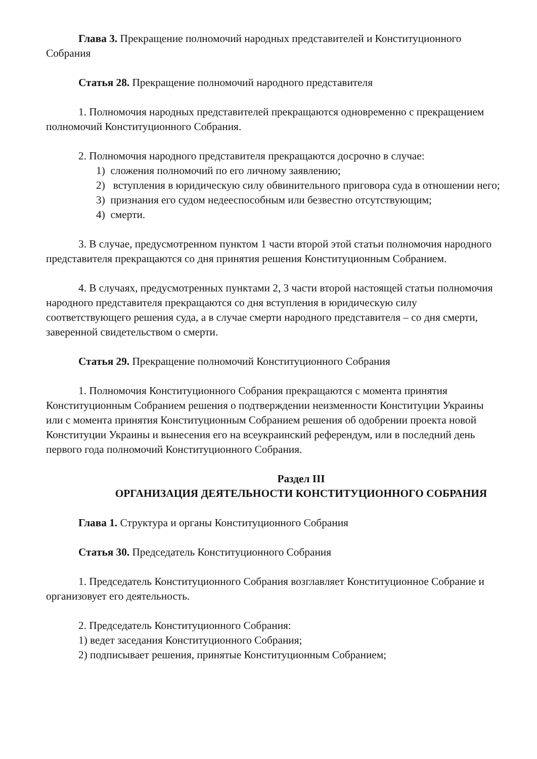Глава 3. Прекращение полномочий народных представителей и Конституционного Собрания
Статья 28. Прекращение полномочий народного представителя
1. Полномочия народных представителей прекращаются одновременно с прекращением полномочий Конституционного Собрания.
2. Полномочия народного представителя прекращаются досрочно в случае:
1) сложения полномочий по его личному заявлению;
2) вступления в юридическую силу обвинительного приговора суда в отношении него;
3) признания его судом недееспособным или безвестно отсутствующим;
4) смерти.
3. В случае, предусмотренном пунктом 1 части второй этой статьи полномочия народного представителя прекращаются со дня принятия решения Конституционным Собранием.
4. В случаях, предусмотренных пунктами 2, 3 части второй настоящей статьи полномочия народного представителя прекращаются со дня вступления в юридическую силу соответствующего решения суда, а в случае смерти народного представителя – со дня смерти, заверенной свидетельством о смерти.
Статья 29. Прекращение полномочий Конституционного Собрания
1. Полномочия Конституционного Собрания прекращаются с момента принятия Конституционным Собранием решения о подтверждении неизменности Конституции Украины или с момента принятия Конституционным Собранием решения об одобрении проекта новой Конституции Украины и вынесения его на всеукраинский референдум, или в последний день первого года полномочий Конституционного Собрания.
Раздел III
ОРГАНИЗАЦИЯ ДЕЯТЕЛЬНОСТИ КОНСТИТУЦИОННОГО СОБРАНИЯ
Глава 1. Структура и органы Конституционного Собрания
Статья 30. Председатель Конституционного Собрания
1. Председатель Конституционного Собрания возглавляет Конституционное Собрание и организовует его деятельность.
2. Председатель Конституционного Собрания:
1) ведет заседания Конституционного Собрания;
2) подписывает решения, принятые Конституционным Собранием;